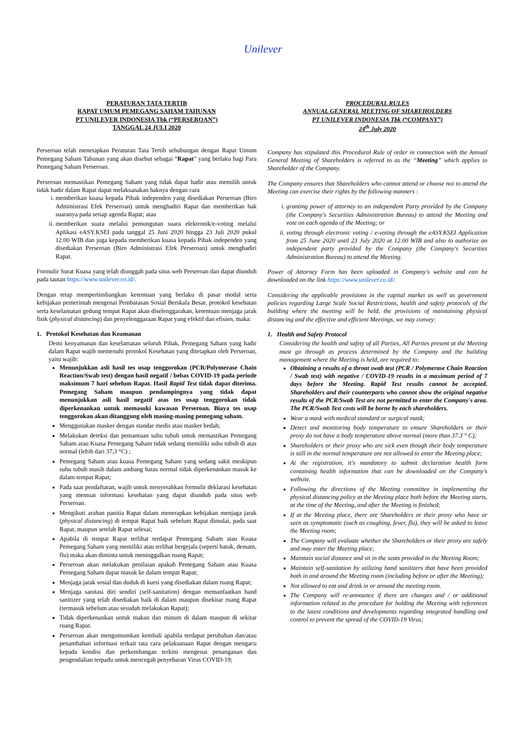Unilever
PERATURAN TATA TERTIB
RAPAT UMUM PEMEGANG SAHAM TAHUNAN
PT UNILEVER INDONESIA Tbk (“PERSEROAN”)
TANGGAL 24 JULI 2020
Perseroan telah menetapkan Peraturan Tata Tertib sehubungan dengan Rapat Umum Pemegang Saham Tahunan yang akan disebut sebagai “Rapat” yang berlaku bagi Para Pemegang Saham Perseroan.
Perseroan memastikan Pemegang Saham yang tidak dapat hadir atau memilih untuk tidak hadir dalam Rapat dapat melaksanakan haknya dengan cara
i. memberikan kuasa kepada Pihak independen yang disediakan Perseroan (Biro Administrasi Efek Perseroan) untuk menghadiri Rapat dan memberikan hak suaranya pada setiap agenda Rapat; atau
ii. memberikan suara melalui pemungutan suara elektronik/e-voting melalui Aplikasi eASY.KSEI pada tanggal 25 Juni 2020 hingga 23 Juli 2020 pukul 12.00 WIB dan juga kepada memberikan kuasa kepada Pihak independen yang disediakan Perseroan (Biro Administrasi Efek Perseroan) untuk menghadiri Rapat.
Formulir Surat Kuasa yang telah diunggah pada situs web Perseroan dan dapat diunduh pada tautan https://www.unilever.co.id/.
Dengan tetap mempertimbangkan ketentuan yang berlaku di pasar modal serta kebijakan pemerintah mengenai Pembatasan Sosial Berskala Besar, protokol kesehatan serta keselamatan gedung tempat Rapat akan diselenggarakan, ketentuan menjaga jarak fisik (physical distancing) dan penyelenggaraan Rapat yang efektif dan efisien, maka:
1. Protokol Kesehatan dan Keamanan
Demi kenyamanan dan keselamatan seluruh Pihak, Pemegang Saham yang hadir dalam Rapat wajib memenuhi protokol Kesehatan yang ditetapkan oleh Perseroan, yaitu wajib:
Menunjukkan asli hasil tes usap tenggorokan (PCR/Polymerase Chain Reaction/Swab test) dengan hasil negatif / bebas COVID-19 pada periode maksimum 7 hari sebelum Rapat. Hasil Rapid Test tidak dapat diterima. Pemegang Saham maupun pendampingnya yang tidak dapat menunjukkan asli hasil negatif atas tes usap tenggorokan tidak diperkenankan untuk memasuki kawasan Perseroan. Biaya tes usap tenggorokan akan ditanggung oleh masing-masing pemegang saham.
Menggunakan masker dengan standar medis atau masker bedah;
Melakukan deteksi dan pemantuan suhu tubuh untuk memastikan Pemegang Saham atau Kuasa Pemegang Saham tidak sedang memiliki suhu tubuh di atas normal (lebih dari 37,3 °C) ;
Pemegang Saham atau kuasa Pemegang Saham yang sedang sakit meskipun suhu tubuh masih dalam ambang batas normal tidak diperkenankan masuk ke dalam tempat Rapat;
Pada saat pendaftaran, wajib untuk menyerahkan formulir deklarasi kesehatan yang memuat informasi kesehatan yang dapat diunduh pada situs web Perseroan.
Mengikuti arahan panitia Rapat dalam menerapkan kebijakan menjaga jarak (physical distancing) di tempat Rapat baik sebelum Rapat dimulai, pada saat Rapat, maupun setelah Rapat selesai;
Apabila di tempat Rapat terlihat terdapat Pemegang Saham atau Kuasa Pemegang Saham yang memiliki atau terlihat bergejala (seperti batuk, demam, flu) maka akan diminta untuk meninggalkan ruang Rapat;
Perseroan akan melakukan penilaian apakah Pemegang Saham atau Kuasa Pemegang Saham dapat masuk ke dalam tempat Rapat;
Menjaga jarak sosial dan duduk di kursi yang disediakan dalam ruang Rapat;
Menjaga sanitasi diri sendiri (self-sanitation) dengan memanfaatkan hand sanitizer yang telah disediakan baik di dalam maupun disekitar ruang Rapat (termasuk sebelum atau sesudah melakukan Rapat);
Tidak diperkenankan untuk makan dan minum di dalam maupun di sekitar ruang Rapat.
Perseroan akan mengumumkan kembali apabila terdapat perubahan dan/atau penambahan informasi terkait tata cara pelaksanaan Rapat dengan mengacu kepada kondisi dan perkembangan terkini mengenai penanganan dan pengendalian terpadu untuk mencegah penyebaran Virus COVID-19;
PROCEDURAL RULES
ANNUAL GENERAL MEETING OF SHAREHOLDERS
PT UNILEVER INDONESIA Tbk (“COMPANY”)
24<sup>th</sup> July 2020
Company has stipulated this Procedural Rule of order in connection with the Annual General Meeting of Shareholders is referred to as the “Meeting” which applies to Shareholder of the Company.
The Company ensures that Shareholders who cannot attend or choose not to attend the Meeting can exercise their rights by the following manners :
i. granting power of attorney to an independent Party provided by the Company (the Company's Securities Administration Bureau) to attend the Meeting and vote on each agenda of the Meeting; or
ii. voting through electronic voting / e-voting through the eASY.KSEI Application from 25 June 2020 until 23 July 2020 at 12.00 WIB and also to authorize an independent party provided by the Company (the Company's Securities Administration Bureau) to attend the Meeting.
Power of Attorney Form has been uploaded in Company's website and can be downloaded on the link https://www.unilever.co.id/.
Considering the applicable provisions in the capital market as well as government policies regarding Large Scale Social Restrictions, health and safety protocols of the building where the meeting will be held, the provisions of maintaining physical distancing and the effective and efficient Meetings, we may convey:
1. Health and Safety Protocol
Considering the health and safety of all Parties, All Parties present at the Meeting must go through as process determined by the Company and the building management where the Meeting is held, are required to:
Obtaining a results of a throat swab test (PCR / Polymerase Chain Reaction / Swab test) with negative / COVID-19 results in a maximum period of 7 days before the Meeting. Rapid Test results cannot be accepted. Shareholders and their counterparts who cannot show the original negative results of the PCR/Swab Test are not permitted to enter the Company's area. The PCR/Swab Test costs will be borne by each shareholders.
Wear a mask with medical standard or surgical mask;
Detect and monitoring body temperature to ensure Shareholders or their proxy do not have a body temperature above normal (more than 37.3 ° C);
Shareholders or their proxy who are sick even though their body temperature is still in the normal temperature are not allowed to enter the Meeting place;
At the registration, it's mandatory to submit declaration health form containing health information that can be downloaded on the Company's website.
Following the directions of the Meeting committee in implementing the physical distancing policy at the Meeting place both before the Meeting starts, at the time of the Meeting, and after the Meeting is finished;
If at the Meeting place, there are Shareholders or their proxy who have or seen as symptomatic (such as coughing, fever, flu), they will be asked to leave the Meeting room;
The Company will evaluate whether the Shareholders or their proxy are safely and may enter the Meeting place;
Maintain social distance and sit in the seats provided in the Meeting Room;
Maintain self-sanitation by utilizing hand sanitizers that have been provided both in and around the Meeting room (including before or after the Meeting);
Not allowed to eat and drink in or around the meeting room.
The Company will re-announce if there are changes and / or additional information related to the procedure for holding the Meeting with references to the latest conditions and developments regarding integrated handling and control to prevent the spread of the COVID-19 Virus;